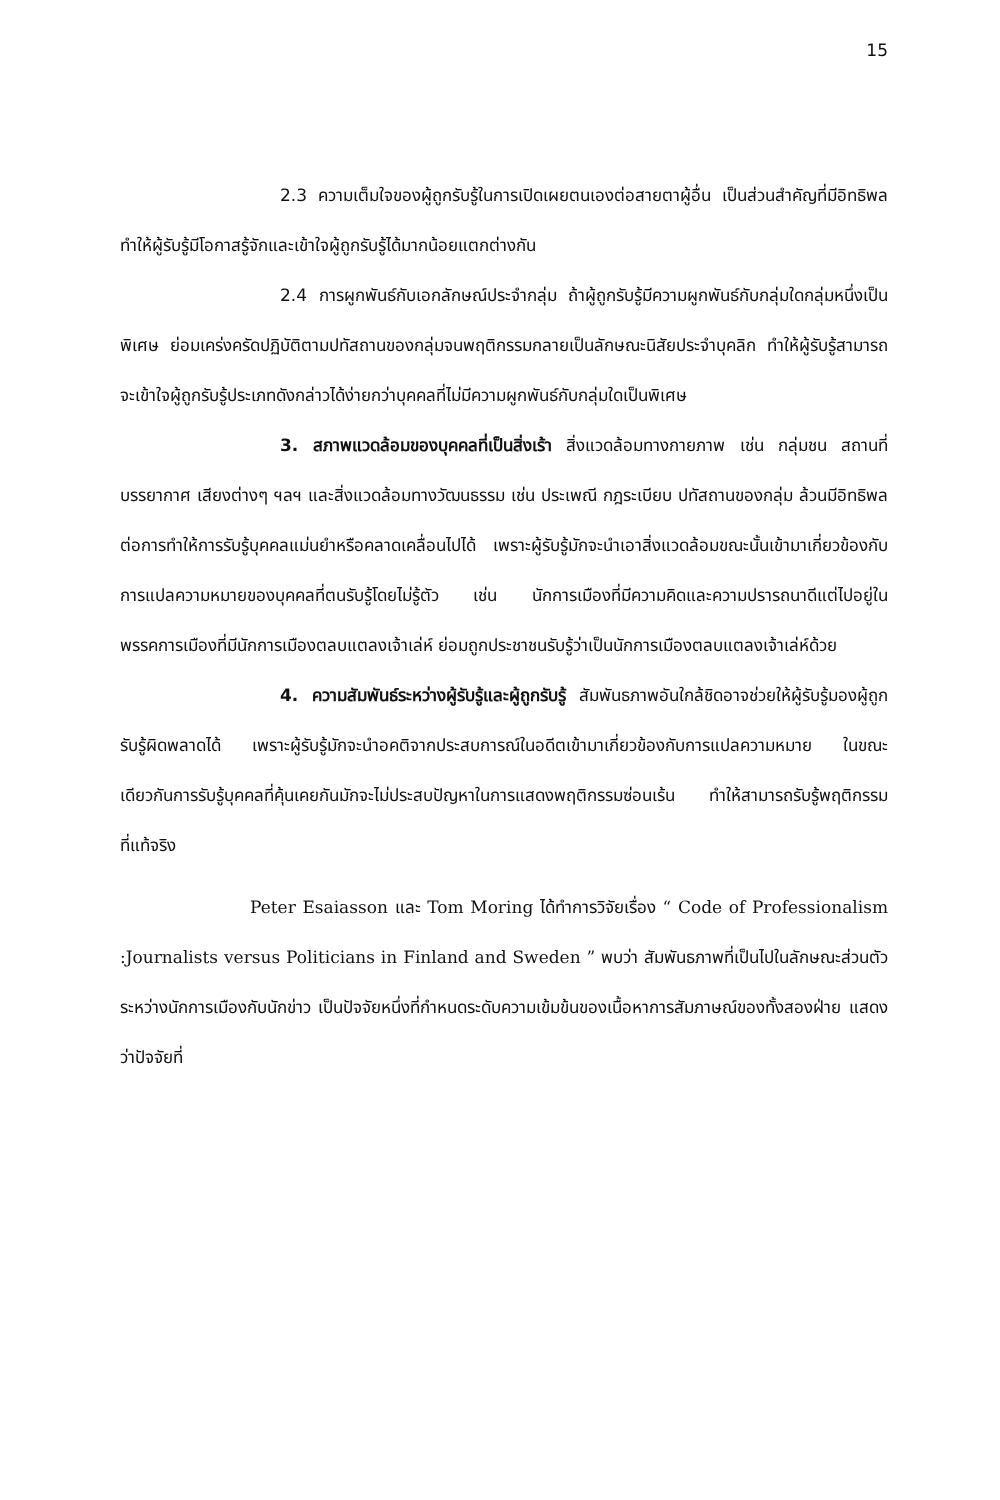15
2.3 ความเต็มใจของผู้ถูกรับรู้ในการเปิดเผยตนเองต่อสายตาผู้อื่น เป็นส่วนสำคัญที่มีอิทธิพลทำให้ผู้รับรู้มีโอกาสรู้จักและเข้าใจผู้ถูกรับรู้ได้มากน้อยแตกต่างกัน
2.4 การผูกพันธ์กับเอกลักษณ์ประจำกลุ่ม ถ้าผู้ถูกรับรู้มีความผูกพันธ์กับกลุ่มใดกลุ่มหนึ่งเป็นพิเศษ ย่อมเคร่งครัดปฏิบัติตามปทัสถานของกลุ่มจนพฤติกรรมกลายเป็นลักษณะนิสัยประจำบุคลิก ทำให้ผู้รับรู้สามารถจะเข้าใจผู้ถูกรับรู้ประเภทดังกล่าวได้ง่ายกว่าบุคคลที่ไม่มีความผูกพันธ์กับกลุ่มใดเป็นพิเศษ
3. สภาพแวดล้อมของบุคคลที่เป็นสิ่งเร้า สิ่งแวดล้อมทางกายภาพ เช่น กลุ่มชน สถานที่ บรรยากาศ เสียงต่างๆ ฯลฯ และสิ่งแวดล้อมทางวัฒนธรรม เช่น ประเพณี กฎระเบียบ ปทัสถานของกลุ่ม ล้วนมีอิทธิพลต่อการทำให้การรับรู้บุคคลแม่นยำหรือคลาดเคลื่อนไปได้ เพราะผู้รับรู้มักจะนำเอาสิ่งแวดล้อมขณะนั้นเข้ามาเกี่ยวข้องกับการแปลความหมายของบุคคลที่ตนรับรู้โดยไม่รู้ตัว เช่น นักการเมืองที่มีความคิดและความปรารถนาดีแต่ไปอยู่ในพรรคการเมืองที่มีนักการเมืองตลบแตลงเจ้าเล่ห์ ย่อมถูกประชาชนรับรู้ว่าเป็นนักการเมืองตลบแตลงเจ้าเล่ห์ด้วย
4. ความสัมพันธ์ระหว่างผู้รับรู้และผู้ถูกรับรู้ สัมพันธภาพอันใกล้ชิดอาจช่วยให้ผู้รับรู้มองผู้ถูกรับรู้ผิดพลาดได้ เพราะผู้รับรู้มักจะนำอคติจากประสบการณ์ในอดีตเข้ามาเกี่ยวข้องกับการแปลความหมาย ในขณะเดียวกันการรับรู้บุคคลที่คุ้นเคยกันมักจะไม่ประสบปัญหาในการแสดงพฤติกรรมซ่อนเร้น ทำให้สามารถรับรู้พฤติกรรมที่แท้จริง
Peter Esaiasson และ Tom Moring ได้ทำการวิจัยเรื่อง “ Code of Professionalism :Journalists versus Politicians in Finland and Sweden ” พบว่า สัมพันธภาพที่เป็นไปในลักษณะส่วนตัวระหว่างนักการเมืองกับนักข่าว เป็นปัจจัยหนึ่งที่กำหนดระดับความเข้มข้นของเนื้อหาการสัมภาษณ์ของทั้งสองฝ่าย แสดงว่าปัจจัยที่